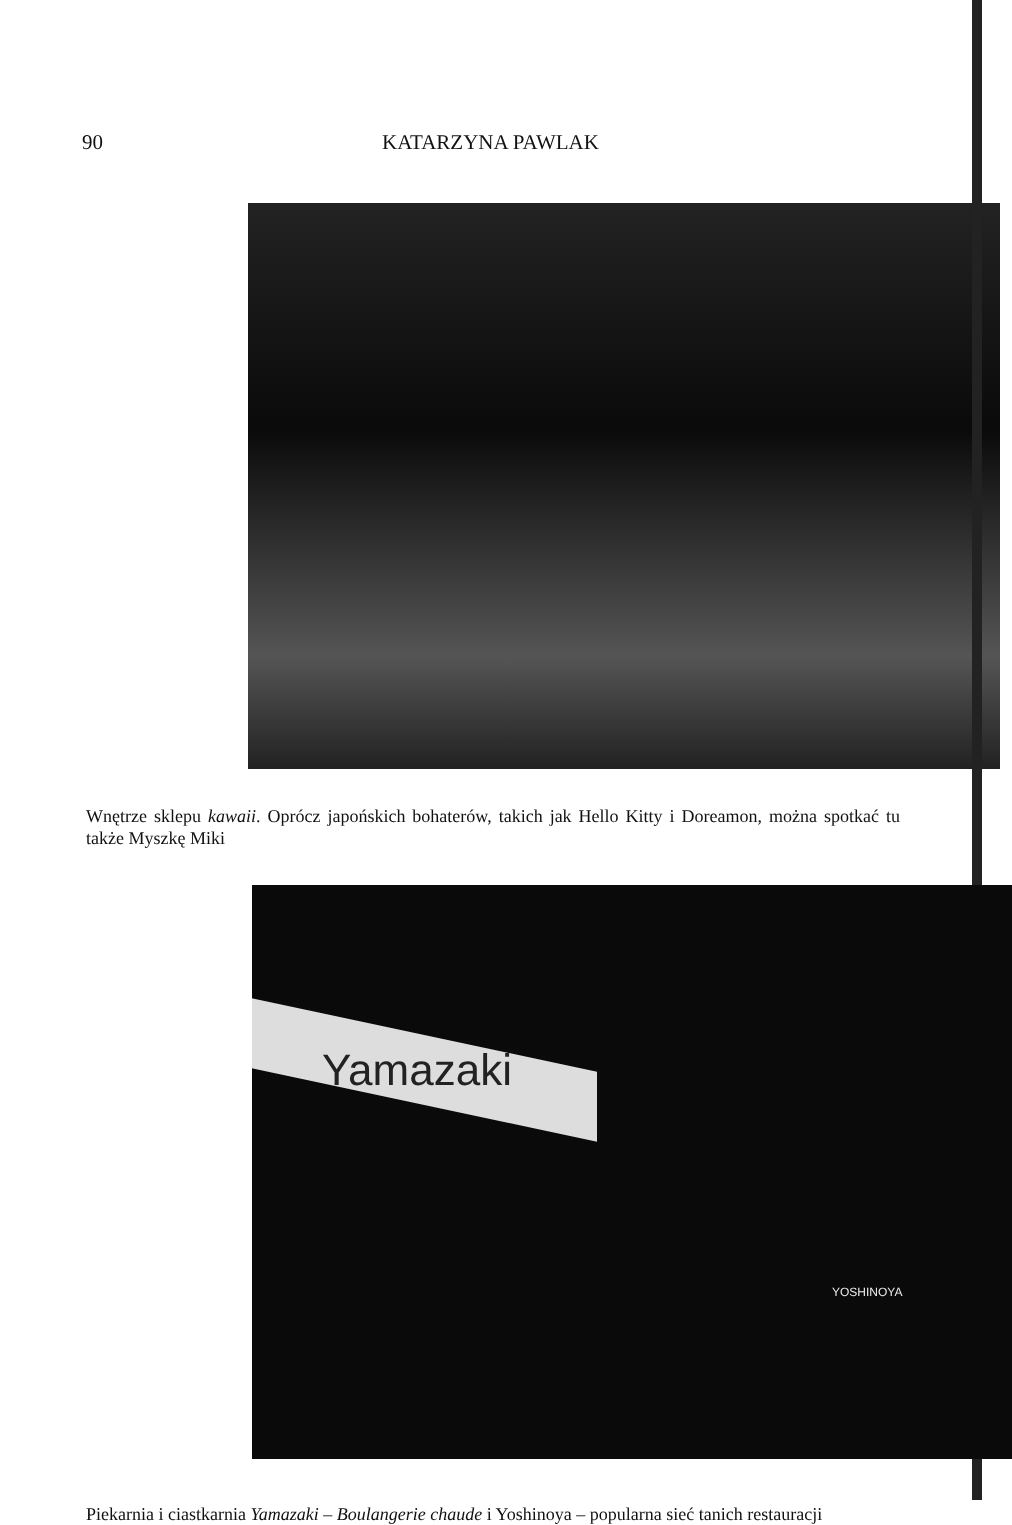90 KATARZYNA PAWLAK
Wnętrze sklepu kawaii. Oprócz japońskich bohaterów, takich jak Hello Kitty i Doreamon, można spotkać tu także Myszkę Miki
Yamazaki
YOSHINOYA
Piekarnia i ciastkarnia Yamazaki – Boulangerie chaude i Yoshinoya – popularna sieć tanich restauracji